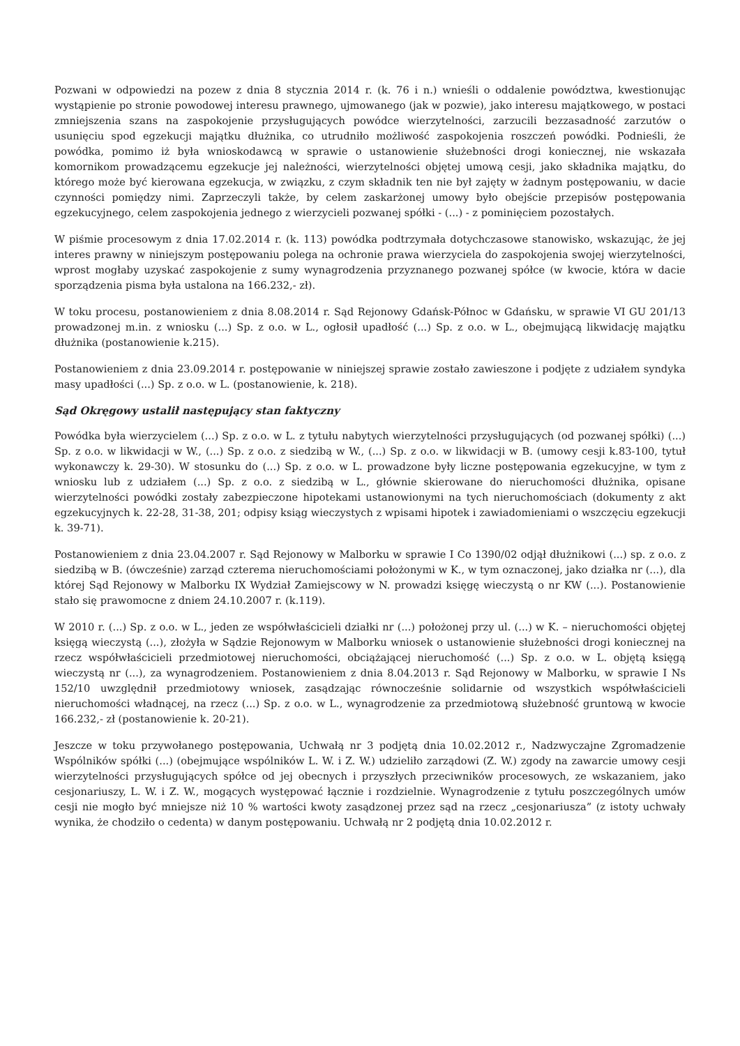Pozwani w odpowiedzi na pozew z dnia 8 stycznia 2014 r. (k. 76 i n.) wnieśli o oddalenie powództwa, kwestionując wystąpienie po stronie powodowej interesu prawnego, ujmowanego (jak w pozwie), jako interesu majątkowego, w postaci zmniejszenia szans na zaspokojenie przysługujących powódce wierzytelności, zarzucili bezzasadność zarzutów o usunięciu spod egzekucji majątku dłużnika, co utrudniło możliwość zaspokojenia roszczeń powódki. Podnieśli, że powódka, pomimo iż była wnioskodawcą w sprawie o ustanowienie służebności drogi koniecznej, nie wskazała komornikom prowadzącemu egzekucje jej należności, wierzytelności objętej umową cesji, jako składnika majątku, do którego może być kierowana egzekucja, w związku, z czym składnik ten nie był zajęty w żadnym postępowaniu, w dacie czynności pomiędzy nimi. Zaprzeczyli także, by celem zaskarżonej umowy było obejście przepisów postępowania egzekucyjnego, celem zaspokojenia jednego z wierzycieli pozwanej spółki - (...) - z pominięciem pozostałych.
W piśmie procesowym z dnia 17.02.2014 r. (k. 113) powódka podtrzymała dotychczasowe stanowisko, wskazując, że jej interes prawny w niniejszym postępowaniu polega na ochronie prawa wierzyciela do zaspokojenia swojej wierzytelności, wprost mogłaby uzyskać zaspokojenie z sumy wynagrodzenia przyznanego pozwanej spółce (w kwocie, która w dacie sporządzenia pisma była ustalona na 166.232,- zł).
W toku procesu, postanowieniem z dnia 8.08.2014 r. Sąd Rejonowy Gdańsk-Północ w Gdańsku, w sprawie VI GU 201/13 prowadzonej m.in. z wniosku (...) Sp. z o.o. w L., ogłosił upadłość (...) Sp. z o.o. w L., obejmującą likwidację majątku dłużnika (postanowienie k.215).
Postanowieniem z dnia 23.09.2014 r. postępowanie w niniejszej sprawie zostało zawieszone i podjęte z udziałem syndyka masy upadłości (...) Sp. z o.o. w L. (postanowienie, k. 218).
Sąd Okręgowy ustalił następujący stan faktyczny
Powódka była wierzycielem (...) Sp. z o.o. w L. z tytułu nabytych wierzytelności przysługujących (od pozwanej spółki) (...) Sp. z o.o. w likwidacji w W., (...) Sp. z o.o. z siedzibą w W., (...) Sp. z o.o. w likwidacji w B. (umowy cesji k.83-100, tytuł wykonawczy k. 29-30). W stosunku do (...) Sp. z o.o. w L. prowadzone były liczne postępowania egzekucyjne, w tym z wniosku lub z udziałem (...) Sp. z o.o. z siedzibą w L., głównie skierowane do nieruchomości dłużnika, opisane wierzytelności powódki zostały zabezpieczone hipotekami ustanowionymi na tych nieruchomościach (dokumenty z akt egzekucyjnych k. 22-28, 31-38, 201; odpisy ksiąg wieczystych z wpisami hipotek i zawiadomieniami o wszczęciu egzekucji k. 39-71).
Postanowieniem z dnia 23.04.2007 r. Sąd Rejonowy w Malborku w sprawie I Co 1390/02 odjął dłużnikowi (...) sp. z o.o. z siedzibą w B. (ówcześnie) zarząd czterema nieruchomościami położonymi w K., w tym oznaczonej, jako działka nr (...), dla której Sąd Rejonowy w Malborku IX Wydział Zamiejscowy w N. prowadzi księgę wieczystą o nr KW (...). Postanowienie stało się prawomocne z dniem 24.10.2007 r. (k.119).
W 2010 r. (...) Sp. z o.o. w L., jeden ze współwłaścicieli działki nr (...) położonej przy ul. (...) w K. – nieruchomości objętej księgą wieczystą (...), złożyła w Sądzie Rejonowym w Malborku wniosek o ustanowienie służebności drogi koniecznej na rzecz współwłaścicieli przedmiotowej nieruchomości, obciążającej nieruchomość (...) Sp. z o.o. w L. objętą księgą wieczystą nr (...), za wynagrodzeniem. Postanowieniem z dnia 8.04.2013 r. Sąd Rejonowy w Malborku, w sprawie I Ns 152/10 uwzględnił przedmiotowy wniosek, zasądzając równocześnie solidarnie od wszystkich współwłaścicieli nieruchomości władnącej, na rzecz (...) Sp. z o.o. w L., wynagrodzenie za przedmiotową służebność gruntową w kwocie 166.232,- zł (postanowienie k. 20-21).
Jeszcze w toku przywołanego postępowania, Uchwałą nr 3 podjętą dnia 10.02.2012 r., Nadzwyczajne Zgromadzenie Wspólników spółki (...) (obejmujące wspólników L. W. i Z. W.) udzieliło zarządowi (Z. W.) zgody na zawarcie umowy cesji wierzytelności przysługujących spółce od jej obecnych i przyszłych przeciwników procesowych, ze wskazaniem, jako cesjonariuszy, L. W. i Z. W., mogących występować łącznie i rozdzielnie. Wynagrodzenie z tytułu poszczególnych umów cesji nie mogło być mniejsze niż 10 % wartości kwoty zasądzonej przez sąd na rzecz „cesjonariusza” (z istoty uchwały wynika, że chodziło o cedenta) w danym postępowaniu. Uchwałą nr 2 podjętą dnia 10.02.2012 r.